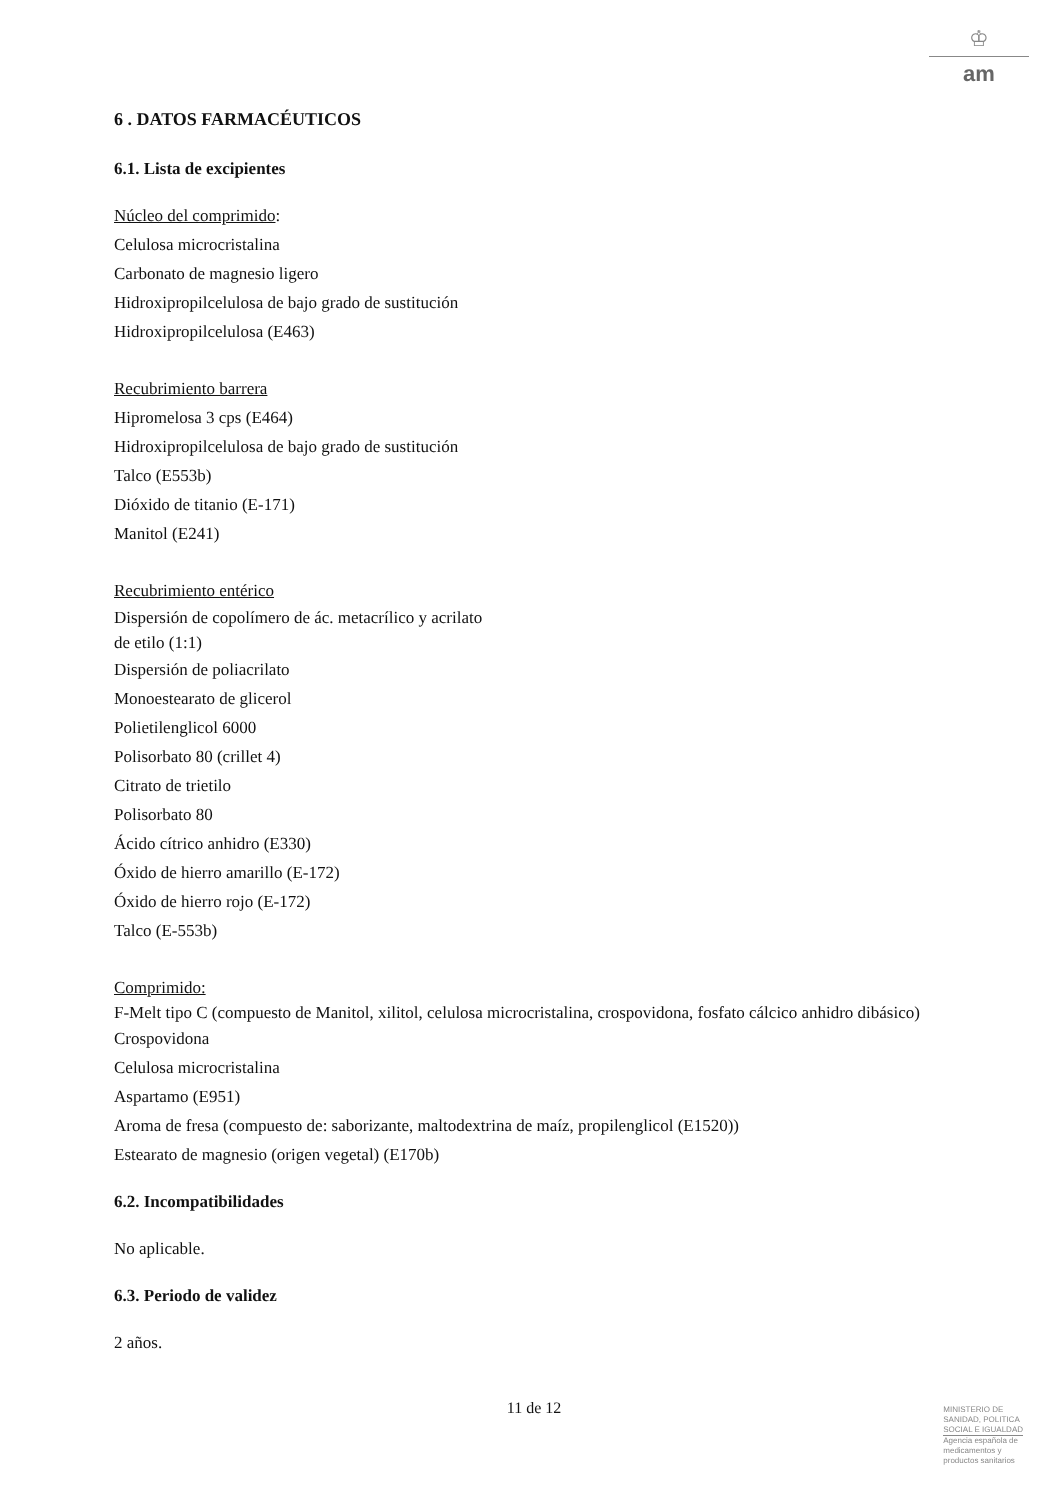♔
am
6 . DATOS FARMACÉUTICOS
6.1. Lista de excipientes
Núcleo del comprimido:
Celulosa microcristalina
Carbonato de magnesio ligero
Hidroxipropilcelulosa de bajo grado de sustitución
Hidroxipropilcelulosa (E463)
Recubrimiento barrera
Hipromelosa 3 cps (E464)
Hidroxipropilcelulosa de bajo grado de sustitución
Talco (E553b)
Dióxido de titanio (E-171)
Manitol (E241)
Recubrimiento entérico
Dispersión de copolímero de ác. metacrílico y acrilato
de etilo (1:1)
Dispersión de poliacrilato
Monoestearato de glicerol
Polietilenglicol 6000
Polisorbato 80 (crillet 4)
Citrato de trietilo
Polisorbato 80
Ácido cítrico anhidro (E330)
Óxido de hierro amarillo (E-172)
Óxido de hierro rojo (E-172)
Talco (E-553b)
Comprimido:
F-Melt tipo C (compuesto de Manitol, xilitol, celulosa microcristalina, crospovidona, fosfato cálcico anhidro dibásico)
Crospovidona
Celulosa microcristalina
Aspartamo (E951)
Aroma de fresa (compuesto de: saborizante, maltodextrina de maíz, propilenglicol (E1520))
Estearato de magnesio (origen vegetal) (E170b)
6.2. Incompatibilidades
No aplicable.
6.3. Periodo de validez
2 años.
11 de 12
MINISTERIO DE
SANIDAD, POLITICA
SOCIAL E IGUALDAD
Agencia española de
medicamentos y
productos sanitarios